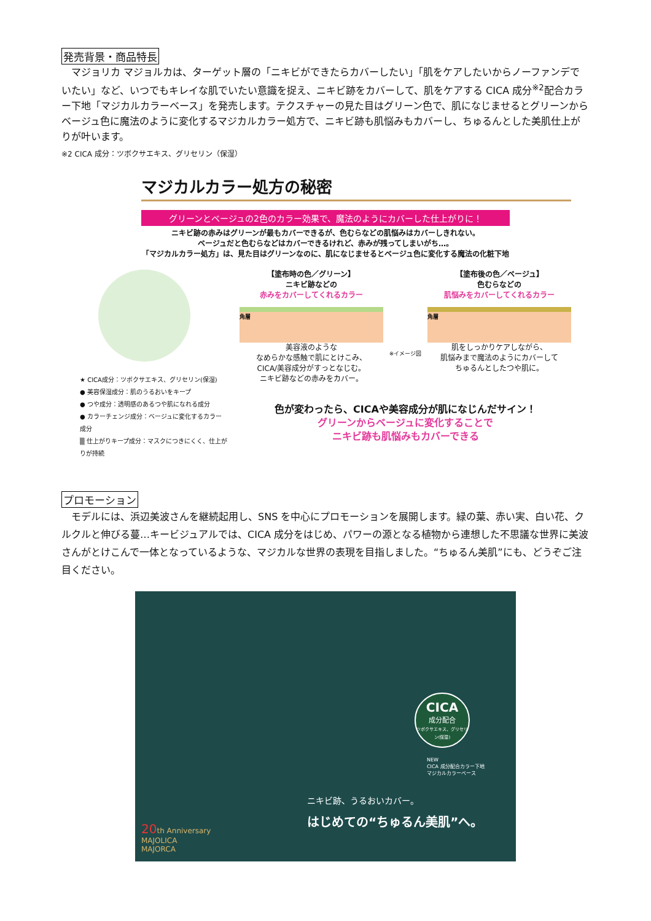発売背景・商品特長
　マジョリカ マジョルカは、ターゲット層の「ニキビができたらカバーしたい」「肌をケアしたいからノーファンデでいたい」など、いつでもキレイな肌でいたい意識を捉え、ニキビ跡をカバーして、肌をケアする CICA 成分<sup>※2</sup>配合カラー下地「マジカルカラーベース」を発売します。テクスチャーの見た目はグリーン色で、肌になじませるとグリーンからベージュ色に魔法のように変化するマジカルカラー処方で、ニキビ跡も肌悩みもカバーし、ちゅるんとした美肌仕上がりが叶います。
※2 CICA 成分：ツボクサエキス、グリセリン（保湿）
マジカルカラー処方の秘密
グリーンとベージュの2色のカラー効果で、魔法のようにカバーした仕上がりに！
ニキビ跡の赤みはグリーンが最もカバーできるが、色むらなどの肌悩みはカバーしきれない。
ベージュだと色むらなどはカバーできるけれど、赤みが残ってしまいがち…。
「マジカルカラー処方」は、見た目はグリーンなのに、肌になじませるとベージュ色に変化する魔法の化粧下地
★ CICA成分：ツボクサエキス、グリセリン(保湿)
● 美容保湿成分：肌のうるおいをキープ
● つや成分：透明感のあるつや肌になれる成分
● カラーチェンジ成分：ベージュに変化するカラー成分
▒ 仕上がりキープ成分：マスクにつきにくく、仕上がりが持続
【塗布時の色／グリーン】
ニキビ跡などの
赤みをカバーしてくれるカラー
角層
美容液のような
なめらかな感触で肌にとけこみ、
CICA/美容成分がすっとなじむ。
ニキビ跡などの赤みをカバー。
※イメージ図
【塗布後の色／ベージュ】
色むらなどの
肌悩みをカバーしてくれるカラー
角層
肌をしっかりケアしながら、
肌悩みまで魔法のようにカバーして
ちゅるんとしたつや肌に。
色が変わったら、CICAや美容成分が肌になじんだサイン！
グリーンからベージュに変化することで
ニキビ跡も肌悩みもカバーできる
プロモーション
　モデルには、浜辺美波さんを継続起用し、SNS を中心にプロモーションを展開します。緑の葉、赤い実、白い花、クルクルと伸びる蔓…キービジュアルでは、CICA 成分をはじめ、パワーの源となる植物から連想した不思議な世界に美波さんがとけこんで一体となっているような、マジカルな世界の表現を目指しました。“ちゅるん美肌”にも、どうぞご注目ください。
CICA
成分配合
ツボクサエキス、グリセリン(保湿)
NEW
CICA 成分配合カラー下地
マジカルカラーベース
ニキビ跡、うるおいカバー。
はじめての“ちゅるん美肌”へ。
20th Anniversary
MAJOLICA
MAJORCA